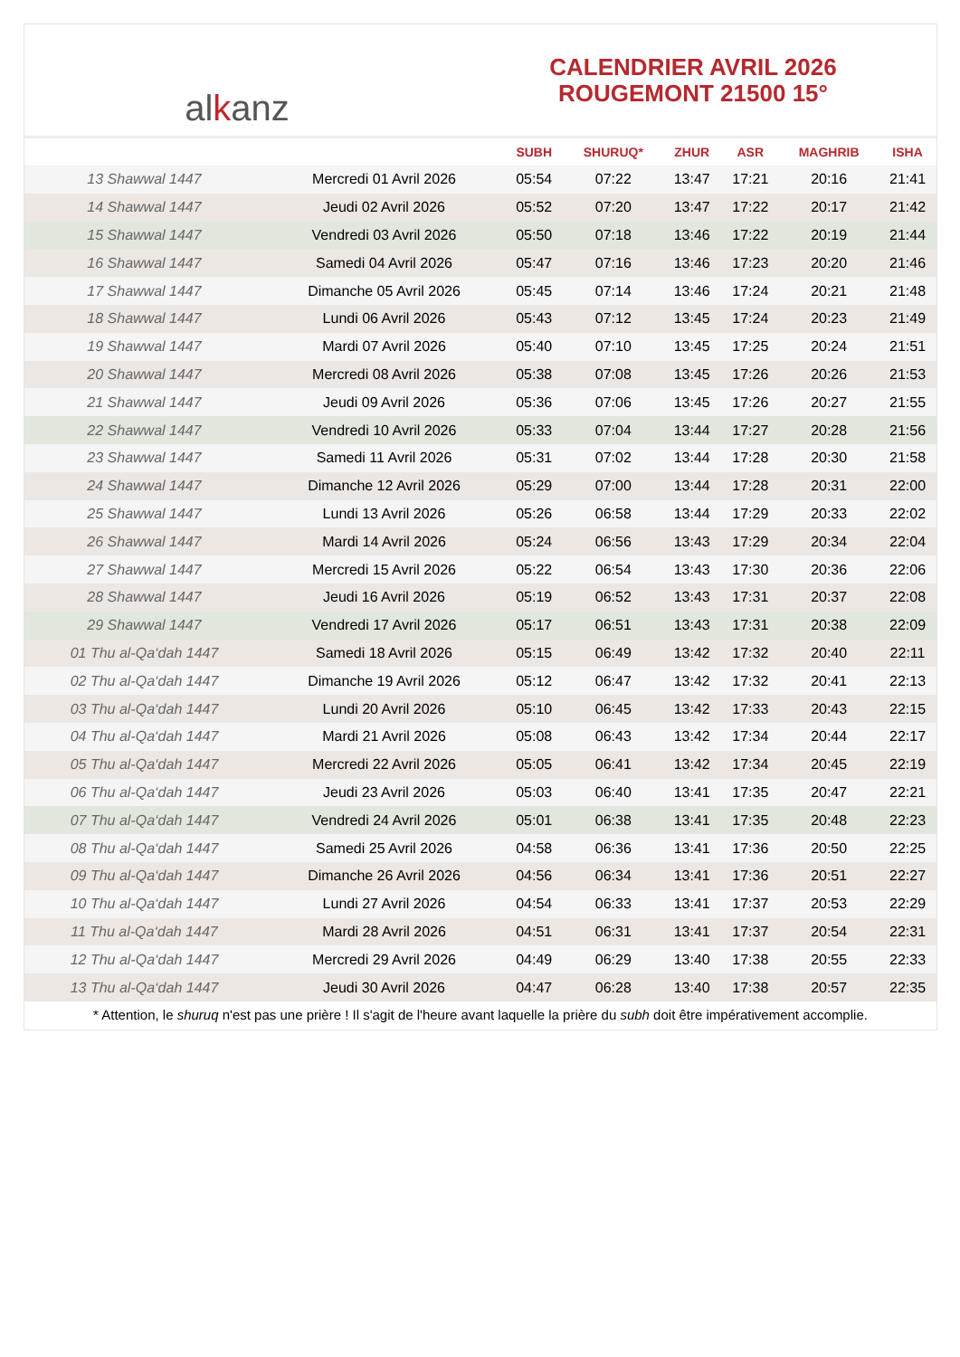al k anz
CALENDRIER AVRIL 2026
ROUGEMONT 21500 15°
| | | SUBH | SHURUQ* | ZHUR | ASR | MAGHRIB | ISHA |
| --- | --- | --- | --- | --- | --- | --- | --- |
| 13 Shawwal 1447 | Mercredi 01 Avril 2026 | 05:54 | 07:22 | 13:47 | 17:21 | 20:16 | 21:41 |
| 14 Shawwal 1447 | Jeudi 02 Avril 2026 | 05:52 | 07:20 | 13:47 | 17:22 | 20:17 | 21:42 |
| 15 Shawwal 1447 | Vendredi 03 Avril 2026 | 05:50 | 07:18 | 13:46 | 17:22 | 20:19 | 21:44 |
| 16 Shawwal 1447 | Samedi 04 Avril 2026 | 05:47 | 07:16 | 13:46 | 17:23 | 20:20 | 21:46 |
| 17 Shawwal 1447 | Dimanche 05 Avril 2026 | 05:45 | 07:14 | 13:46 | 17:24 | 20:21 | 21:48 |
| 18 Shawwal 1447 | Lundi 06 Avril 2026 | 05:43 | 07:12 | 13:45 | 17:24 | 20:23 | 21:49 |
| 19 Shawwal 1447 | Mardi 07 Avril 2026 | 05:40 | 07:10 | 13:45 | 17:25 | 20:24 | 21:51 |
| 20 Shawwal 1447 | Mercredi 08 Avril 2026 | 05:38 | 07:08 | 13:45 | 17:26 | 20:26 | 21:53 |
| 21 Shawwal 1447 | Jeudi 09 Avril 2026 | 05:36 | 07:06 | 13:45 | 17:26 | 20:27 | 21:55 |
| 22 Shawwal 1447 | Vendredi 10 Avril 2026 | 05:33 | 07:04 | 13:44 | 17:27 | 20:28 | 21:56 |
| 23 Shawwal 1447 | Samedi 11 Avril 2026 | 05:31 | 07:02 | 13:44 | 17:28 | 20:30 | 21:58 |
| 24 Shawwal 1447 | Dimanche 12 Avril 2026 | 05:29 | 07:00 | 13:44 | 17:28 | 20:31 | 22:00 |
| 25 Shawwal 1447 | Lundi 13 Avril 2026 | 05:26 | 06:58 | 13:44 | 17:29 | 20:33 | 22:02 |
| 26 Shawwal 1447 | Mardi 14 Avril 2026 | 05:24 | 06:56 | 13:43 | 17:29 | 20:34 | 22:04 |
| 27 Shawwal 1447 | Mercredi 15 Avril 2026 | 05:22 | 06:54 | 13:43 | 17:30 | 20:36 | 22:06 |
| 28 Shawwal 1447 | Jeudi 16 Avril 2026 | 05:19 | 06:52 | 13:43 | 17:31 | 20:37 | 22:08 |
| 29 Shawwal 1447 | Vendredi 17 Avril 2026 | 05:17 | 06:51 | 13:43 | 17:31 | 20:38 | 22:09 |
| 01 Thu al-Qa‘dah 1447 | Samedi 18 Avril 2026 | 05:15 | 06:49 | 13:42 | 17:32 | 20:40 | 22:11 |
| 02 Thu al-Qa‘dah 1447 | Dimanche 19 Avril 2026 | 05:12 | 06:47 | 13:42 | 17:32 | 20:41 | 22:13 |
| 03 Thu al-Qa‘dah 1447 | Lundi 20 Avril 2026 | 05:10 | 06:45 | 13:42 | 17:33 | 20:43 | 22:15 |
| 04 Thu al-Qa‘dah 1447 | Mardi 21 Avril 2026 | 05:08 | 06:43 | 13:42 | 17:34 | 20:44 | 22:17 |
| 05 Thu al-Qa‘dah 1447 | Mercredi 22 Avril 2026 | 05:05 | 06:41 | 13:42 | 17:34 | 20:45 | 22:19 |
| 06 Thu al-Qa‘dah 1447 | Jeudi 23 Avril 2026 | 05:03 | 06:40 | 13:41 | 17:35 | 20:47 | 22:21 |
| 07 Thu al-Qa‘dah 1447 | Vendredi 24 Avril 2026 | 05:01 | 06:38 | 13:41 | 17:35 | 20:48 | 22:23 |
| 08 Thu al-Qa‘dah 1447 | Samedi 25 Avril 2026 | 04:58 | 06:36 | 13:41 | 17:36 | 20:50 | 22:25 |
| 09 Thu al-Qa‘dah 1447 | Dimanche 26 Avril 2026 | 04:56 | 06:34 | 13:41 | 17:36 | 20:51 | 22:27 |
| 10 Thu al-Qa‘dah 1447 | Lundi 27 Avril 2026 | 04:54 | 06:33 | 13:41 | 17:37 | 20:53 | 22:29 |
| 11 Thu al-Qa‘dah 1447 | Mardi 28 Avril 2026 | 04:51 | 06:31 | 13:41 | 17:37 | 20:54 | 22:31 |
| 12 Thu al-Qa‘dah 1447 | Mercredi 29 Avril 2026 | 04:49 | 06:29 | 13:40 | 17:38 | 20:55 | 22:33 |
| 13 Thu al-Qa‘dah 1447 | Jeudi 30 Avril 2026 | 04:47 | 06:28 | 13:40 | 17:38 | 20:57 | 22:35 |
* Attention, le shuruq n'est pas une prière ! Il s'agit de l'heure avant laquelle la prière du subh doit être impérativement accomplie.